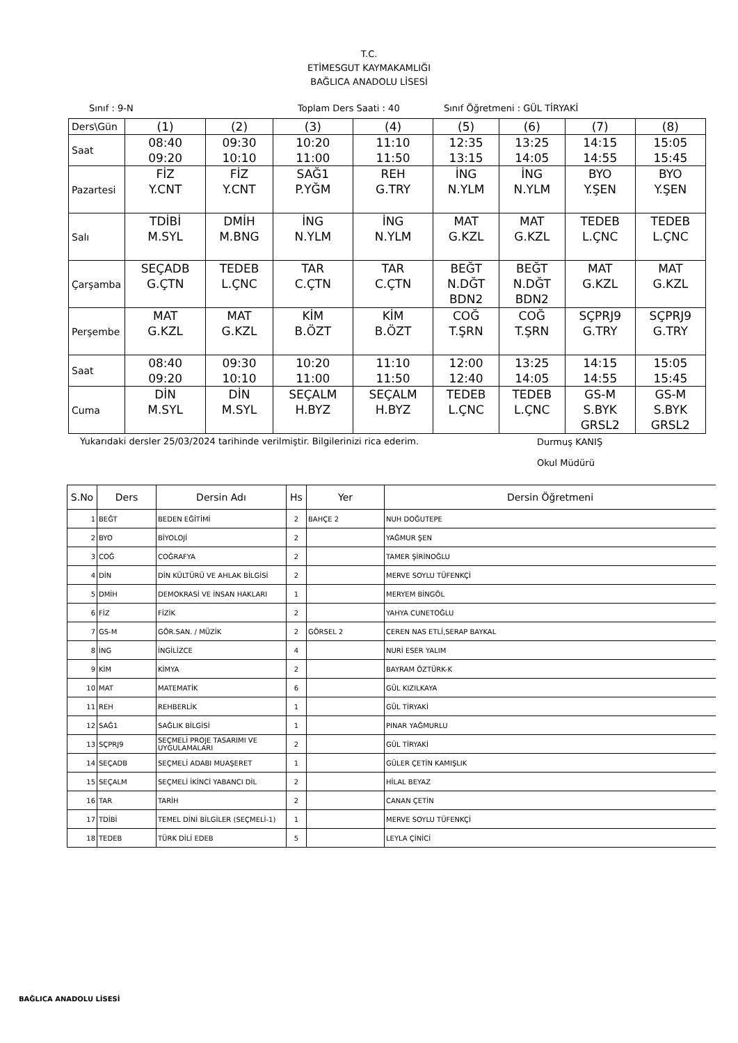T.C.
ETİMESGUT KAYMAKAMLIĞI
BAĞLICA ANADOLU LİSESİ
Sınıf : 9-N Toplam Ders Saati : 40 Sınıf Öğretmeni : GÜL TİRYAKİ
| Ders\Gün | (1) | (2) | (3) | (4) | (5) | (6) | (7) | (8) |
| Saat | 08:40 09:20 | 09:30 10:10 | 10:20 11:00 | 11:10 11:50 | 12:35 13:15 | 13:25 14:05 | 14:15 14:55 | 15:05 15:45 |
| Pazartesi | FİZ Y.CNT | FİZ Y.CNT | SAĞ1 P.YĞM | REH G.TRY | İNG N.YLM | İNG N.YLM | BYO Y.ŞEN | BYO Y.ŞEN |
| Salı | TDİBİ M.SYL | DMİH M.BNG | İNG N.YLM | İNG N.YLM | MAT G.KZL | MAT G.KZL | TEDEB L.ÇNC | TEDEB L.ÇNC |
| Çarşamba | SEÇADB G.ÇTN | TEDEB L.ÇNC | TAR C.ÇTN | TAR C.ÇTN | BEĞT N.DĞT BDN2 | BEĞT N.DĞT BDN2 | MAT G.KZL | MAT G.KZL |
| Perşembe | MAT G.KZL | MAT G.KZL | KİM B.ÖZT | KİM B.ÖZT | COĞ T.ŞRN | COĞ T.ŞRN | SÇPRJ9 G.TRY | SÇPRJ9 G.TRY |
| Saat | 08:40 09:20 | 09:30 10:10 | 10:20 11:00 | 11:10 11:50 | 12:00 12:40 | 13:25 14:05 | 14:15 14:55 | 15:05 15:45 |
| Cuma | DİN M.SYL | DİN M.SYL | SEÇALM H.BYZ | SEÇALM H.BYZ | TEDEB L.ÇNC | TEDEB L.ÇNC | GS-M S.BYK GRSL2 | GS-M S.BYK GRSL2 |
Yukarıdaki dersler 25/03/2024 tarihinde verilmiştir. Bilgilerinizi rica ederim. Durmuş KANIŞ
Okul Müdürü
| S.No | Ders | Dersin Adı | Hs | Yer | Dersin Öğretmeni |
| --- | --- | --- | --- | --- | --- |
| 1 | BEĞT | BEDEN EĞİTİMİ | 2 | BAHÇE 2 | NUH DOĞUTEPE |
| 2 | BYO | BİYOLOJİ | 2 | | YAĞMUR ŞEN |
| 3 | COĞ | COĞRAFYA | 2 | | TAMER ŞİRİNOĞLU |
| 4 | DİN | DİN KÜLTÜRÜ VE AHLAK BİLGİSİ | 2 | | MERVE SOYLU TÜFENKÇİ |
| 5 | DMİH | DEMOKRASİ VE İNSAN HAKLARI | 1 | | MERYEM BİNGÖL |
| 6 | FİZ | FİZİK | 2 | | YAHYA CUNETOĞLU |
| 7 | GS-M | GÖR.SAN. / MÜZİK | 2 | GÖRSEL 2 | CEREN NAS ETLİ,SERAP BAYKAL |
| 8 | İNG | İNGİLİZCE | 4 | | NURİ ESER YALIM |
| 9 | KİM | KİMYA | 2 | | BAYRAM ÖZTÜRK-K |
| 10 | MAT | MATEMATİK | 6 | | GÜL KIZILKAYA |
| 11 | REH | REHBERLİK | 1 | | GÜL TİRYAKİ |
| 12 | SAĞ1 | SAĞLIK BİLGİSİ | 1 | | PINAR YAĞMURLU |
| 13 | SÇPRJ9 | SEÇMELİ PROJE TASARIMI VE UYGULAMALARI | 2 | | GÜL TİRYAKİ |
| 14 | SEÇADB | SEÇMELİ ADABI MUAŞERET | 1 | | GÜLER ÇETİN KAMIŞLIK |
| 15 | SEÇALM | SEÇMELİ İKİNCİ YABANCI DİL | 2 | | HİLAL BEYAZ |
| 16 | TAR | TARİH | 2 | | CANAN ÇETİN |
| 17 | TDİBİ | TEMEL DİNİ BİLGİLER (SEÇMELİ-1) | 1 | | MERVE SOYLU TÜFENKÇİ |
| 18 | TEDEB | TÜRK DİLİ EDEB | 5 | | LEYLA ÇİNİCİ |
BAĞLICA ANADOLU LİSESİ